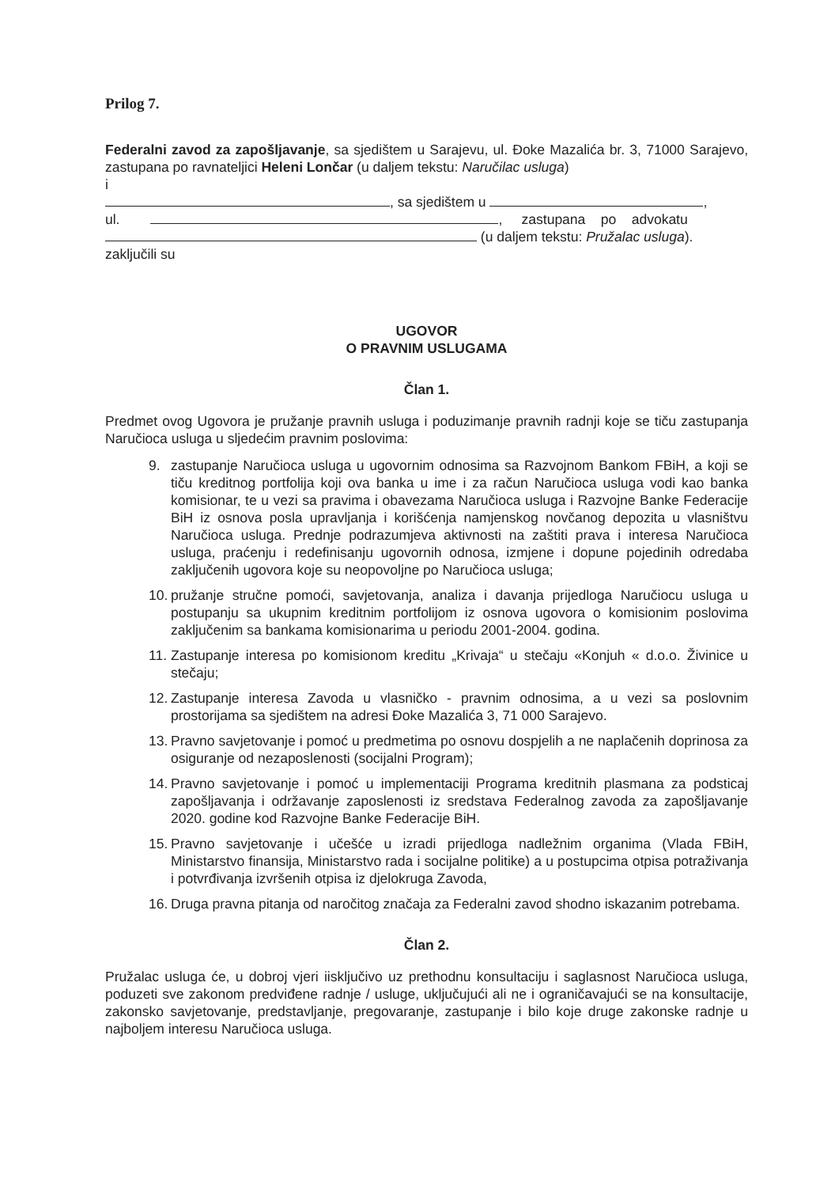Prilog 7.
Federalni zavod za zapošljavanje, sa sjedištem u Sarajevu, ul. Đoke Mazalića br. 3, 71000 Sarajevo, zastupana po ravnateljici Heleni Lončar (u daljem tekstu: Naručilac usluga)
i
, sa sjedištem u ,
ul. , zastupana po advokatu
(u daljem tekstu: Pružalac usluga).
zaključili su
UGOVOR
O PRAVNIM USLUGAMA
Član 1.
Predmet ovog Ugovora je pružanje pravnih usluga i poduzimanje pravnih radnji koje se tiču zastupanja Naručioca usluga u sljedećim pravnim poslovima:
9. zastupanje Naručioca usluga u ugovornim odnosima sa Razvojnom Bankom FBiH, a koji se tiču kreditnog portfolija koji ova banka u ime i za račun Naručioca usluga vodi kao banka komisionar, te u vezi sa pravima i obavezama Naručioca usluga i Razvojne Banke Federacije BiH iz osnova posla upravljanja i korišćenja namjenskog novčanog depozita u vlasništvu Naručioca usluga. Prednje podrazumjeva aktivnosti na zaštiti prava i interesa Naručioca usluga, praćenju i redefinisanju ugovornih odnosa, izmjene i dopune pojedinih odredaba zaključenih ugovora koje su neopovoljne po Naručioca usluga;
10. pružanje stručne pomoći, savjetovanja, analiza i davanja prijedloga Naručiocu usluga u postupanju sa ukupnim kreditnim portfolijom iz osnova ugovora o komisionim poslovima zaključenim sa bankama komisionarima u periodu 2001-2004. godina.
11. Zastupanje interesa po komisionom kreditu „Krivaja“ u stečaju «Konjuh « d.o.o. Živinice u stečaju;
12. Zastupanje interesa Zavoda u vlasničko - pravnim odnosima, a u vezi sa poslovnim prostorijama sa sjedištem na adresi Đoke Mazalića 3, 71 000 Sarajevo.
13. Pravno savjetovanje i pomoć u predmetima po osnovu dospjelih a ne naplačenih doprinosa za osiguranje od nezaposlenosti (socijalni Program);
14. Pravno savjetovanje i pomoć u implementaciji Programa kreditnih plasmana za podsticaj zapošljavanja i održavanje zaposlenosti iz sredstava Federalnog zavoda za zapošljavanje 2020. godine kod Razvojne Banke Federacije BiH.
15. Pravno savjetovanje i učešće u izradi prijedloga nadležnim organima (Vlada FBiH, Ministarstvo finansija, Ministarstvo rada i socijalne politike) a u postupcima otpisa potraživanja i potvrđivanja izvršenih otpisa iz djelokruga Zavoda,
16. Druga pravna pitanja od naročitog značaja za Federalni zavod shodno iskazanim potrebama.
Član 2.
Pružalac usluga će, u dobroj vjeri iisključivo uz prethodnu konsultaciju i saglasnost Naručioca usluga, poduzeti sve zakonom predviđene radnje / usluge, uključujući ali ne i ograničavajući se na konsultacije, zakonsko savjetovanje, predstavljanje, pregovaranje, zastupanje i bilo koje druge zakonske radnje u najboljem interesu Naručioca usluga.